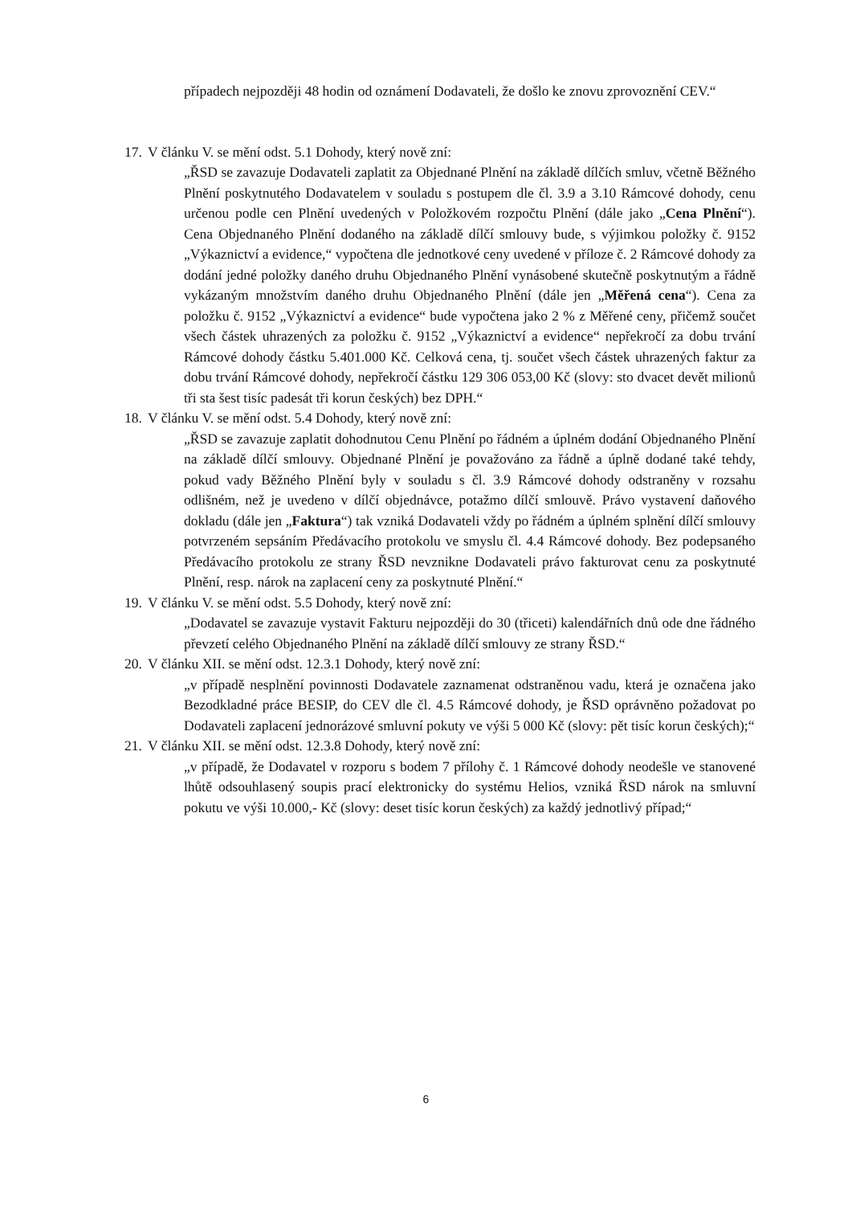případech nejpozději 48 hodin od oznámení Dodavateli, že došlo ke znovu zprovoznění CEV.“
17. V článku V. se mění odst. 5.1 Dohody, který nově zní:
„ŘSD se zavazuje Dodavateli zaplatit za Objednané Plnění na základě dílčích smluv, včetně Běžného Plnění poskytnutého Dodavatelem v souladu s postupem dle čl. 3.9 a 3.10 Rámcové dohody, cenu určenou podle cen Plnění uvedených v Položkovém rozpočtu Plnění (dále jako „Cena Plnění“). Cena Objednaného Plnění dodaného na základě dílčí smlouvy bude, s výjimkou položky č. 9152 „Výkaznictví a evidence,“ vypočtena dle jednotkové ceny uvedené v příloze č. 2 Rámcové dohody za dodání jedné položky daného druhu Objednaného Plnění vynásobené skutečně poskytnutým a řádně vykázaným množstvím daného druhu Objednaného Plnění (dále jen „Měřená cena“). Cena za položku č. 9152 „Výkaznictví a evidence“ bude vypočtena jako 2 % z Měřené ceny, přičemž součet všech částek uhrazených za položku č. 9152 „Výkaznictví a evidence“ nepřekročí za dobu trvání Rámcové dohody částku 5.401.000 Kč. Celková cena, tj. součet všech částek uhrazených faktur za dobu trvání Rámcové dohody, nepřekročí částku 129 306 053,00 Kč (slovy: sto dvacet devět milionů tři sta šest tisíc padesát tři korun českých) bez DPH.“
18. V článku V. se mění odst. 5.4 Dohody, který nově zní:
„ŘSD se zavazuje zaplatit dohodnutou Cenu Plnění po řádném a úplném dodání Objednaného Plnění na základě dílčí smlouvy. Objednané Plnění je považováno za řádně a úplně dodané také tehdy, pokud vady Běžného Plnění byly v souladu s čl. 3.9 Rámcové dohody odstraněny v rozsahu odlišném, než je uvedeno v dílčí objednávce, potažmo dílčí smlouvě. Právo vystavení daňového dokladu (dále jen „Faktura“) tak vzniká Dodavateli vždy po řádném a úplném splnění dílčí smlouvy potvrzeném sepsáním Předávacího protokolu ve smyslu čl. 4.4 Rámcové dohody. Bez podepsaného Předávacího protokolu ze strany ŘSD nevznikne Dodavateli právo fakturovat cenu za poskytnuté Plnění, resp. nárok na zaplacení ceny za poskytnuté Plnění.“
19. V článku V. se mění odst. 5.5 Dohody, který nově zní:
„Dodavatel se zavazuje vystavit Fakturu nejpozději do 30 (třiceti) kalendářních dnů ode dne řádného převzetí celého Objednaného Plnění na základě dílčí smlouvy ze strany ŘSD.“
20. V článku XII. se mění odst. 12.3.1 Dohody, který nově zní:
„v případě nesplnění povinnosti Dodavatele zaznamenat odstraněnou vadu, která je označena jako Bezodkladné práce BESIP, do CEV dle čl. 4.5 Rámcové dohody, je ŘSD oprávněno požadovat po Dodavateli zaplacení jednorázové smluvní pokuty ve výši 5 000 Kč (slovy: pět tisíc korun českých);“
21. V článku XII. se mění odst. 12.3.8 Dohody, který nově zní:
„v případě, že Dodavatel v rozporu s bodem 7 přílohy č. 1 Rámcové dohody neodešle ve stanovené lhůtě odsouhlasený soupis prací elektronicky do systému Helios, vzniká ŘSD nárok na smluvní pokutu ve výši 10.000,- Kč (slovy: deset tisíc korun českých) za každý jednotlivý případ;“
6